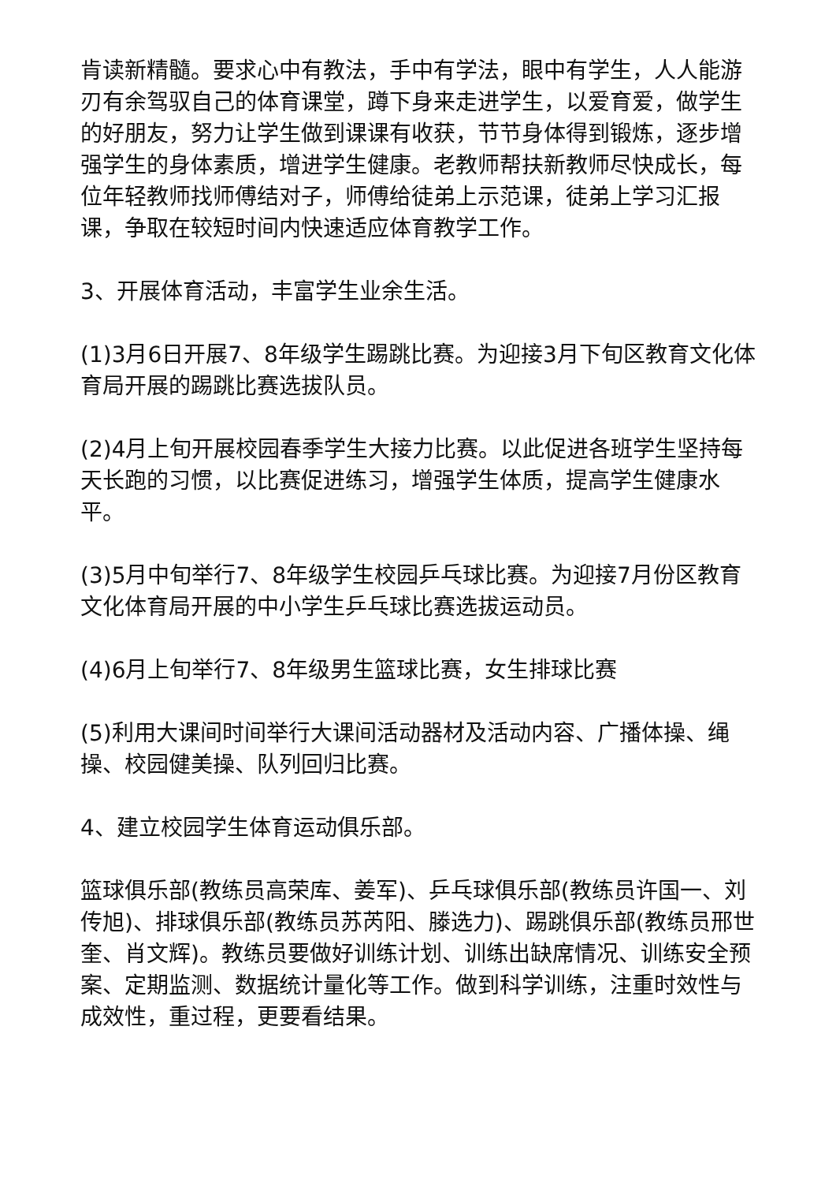肯读新精髓。要求心中有教法，手中有学法，眼中有学生，人人能游刃有余驾驭自己的体育课堂，蹲下身来走进学生，以爱育爱，做学生的好朋友，努力让学生做到课课有收获，节节身体得到锻炼，逐步增强学生的身体素质，增进学生健康。老教师帮扶新教师尽快成长，每位年轻教师找师傅结对子，师傅给徒弟上示范课，徒弟上学习汇报课，争取在较短时间内快速适应体育教学工作。
3、开展体育活动，丰富学生业余生活。
(1)3月6日开展7、8年级学生踢跳比赛。为迎接3月下旬区教育文化体育局开展的踢跳比赛选拔队员。
(2)4月上旬开展校园春季学生大接力比赛。以此促进各班学生坚持每天长跑的习惯，以比赛促进练习，增强学生体质，提高学生健康水平。
(3)5月中旬举行7、8年级学生校园乒乓球比赛。为迎接7月份区教育文化体育局开展的中小学生乒乓球比赛选拔运动员。
(4)6月上旬举行7、8年级男生篮球比赛，女生排球比赛
(5)利用大课间时间举行大课间活动器材及活动内容、广播体操、绳操、校园健美操、队列回归比赛。
4、建立校园学生体育运动俱乐部。
篮球俱乐部(教练员高荣库、姜军)、乒乓球俱乐部(教练员许国一、刘传旭)、排球俱乐部(教练员苏芮阳、滕选力)、踢跳俱乐部(教练员邢世奎、肖文辉)。教练员要做好训练计划、训练出缺席情况、训练安全预案、定期监测、数据统计量化等工作。做到科学训练，注重时效性与成效性，重过程，更要看结果。